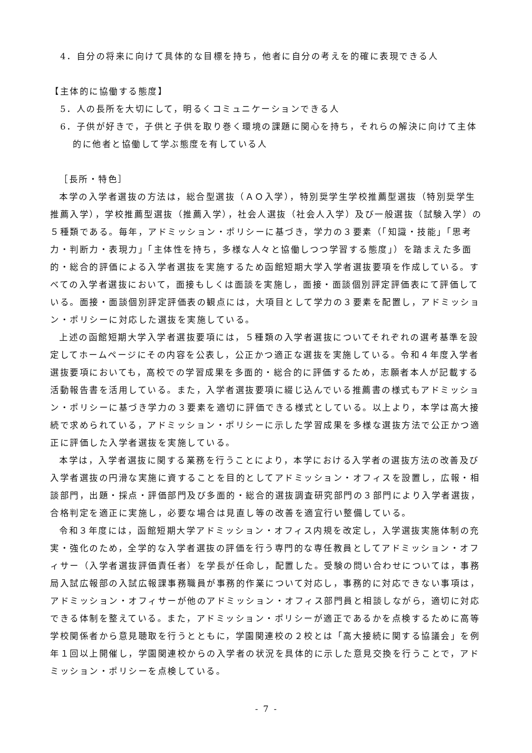4．自分の将来に向けて具体的な目標を持ち，他者に自分の考えを的確に表現できる人
【主体的に協働する態度】
5．人の長所を大切にして，明るくコミュニケーションできる人
6．子供が好きで，子供と子供を取り巻く環境の課題に関心を持ち，それらの解決に向けて主体的に他者と協働して学ぶ態度を有している人
［長所・特色］
本学の入学者選抜の方法は，総合型選抜（ＡＯ入学），特別奨学生学校推薦型選抜（特別奨学生推薦入学），学校推薦型選抜（推薦入学），社会人選抜（社会人入学）及び一般選抜（試験入学）の５種類である。毎年，アドミッション・ポリシーに基づき，学力の３要素（「知識・技能」「思考力・判断力・表現力」「主体性を持ち，多様な人々と協働しつつ学習する態度」）を踏まえた多面的・総合的評価による入学者選抜を実施するため函館短期大学入学者選抜要項を作成している。すべての入学者選抜において，面接もしくは面談を実施し，面接・面談個別評定評価表にて評価している。面接・面談個別評定評価表の観点には，大項目として学力の３要素を配置し，アドミッション・ポリシーに対応した選抜を実施している。
上述の函館短期大学入学者選抜要項には，５種類の入学者選抜についてそれぞれの選考基準を設定してホームページにその内容を公表し，公正かつ適正な選抜を実施している。令和４年度入学者選抜要項においても，高校での学習成果を多面的・総合的に評価するため，志願者本人が記載する活動報告書を活用している。また，入学者選抜要項に綴じ込んでいる推薦書の様式もアドミッション・ポリシーに基づき学力の３要素を適切に評価できる様式としている。以上より，本学は高大接続で求められている，アドミッション・ポリシーに示した学習成果を多様な選抜方法で公正かつ適正に評価した入学者選抜を実施している。
本学は，入学者選抜に関する業務を行うことにより，本学における入学者の選抜方法の改善及び入学者選抜の円滑な実施に資することを目的としてアドミッション・オフィスを設置し，広報・相談部門，出題・採点・評価部門及び多面的・総合的選抜調査研究部門の３部門により入学者選抜，合格判定を適正に実施し，必要な場合は見直し等の改善を適宜行い整備している。
令和３年度には，函館短期大学アドミッション・オフィス内規を改定し，入学選抜実施体制の充実・強化のため，全学的な入学者選抜の評価を行う専門的な専任教員としてアドミッション・オフィサー（入学者選抜評価責任者）を学長が任命し，配置した。受験の問い合わせについては，事務局入試広報部の入試広報課事務職員が事務的作業について対応し，事務的に対応できない事項は，アドミッション・オフィサーが他のアドミッション・オフィス部門員と相談しながら，適切に対応できる体制を整えている。また，アドミッション・ポリシーが適正であるかを点検するために高等学校関係者から意見聴取を行うとともに，学園関連校の２校とは「高大接続に関する協議会」を例年１回以上開催し，学園関連校からの入学者の状況を具体的に示した意見交換を行うことで，アドミッション・ポリシーを点検している。
- 7 -